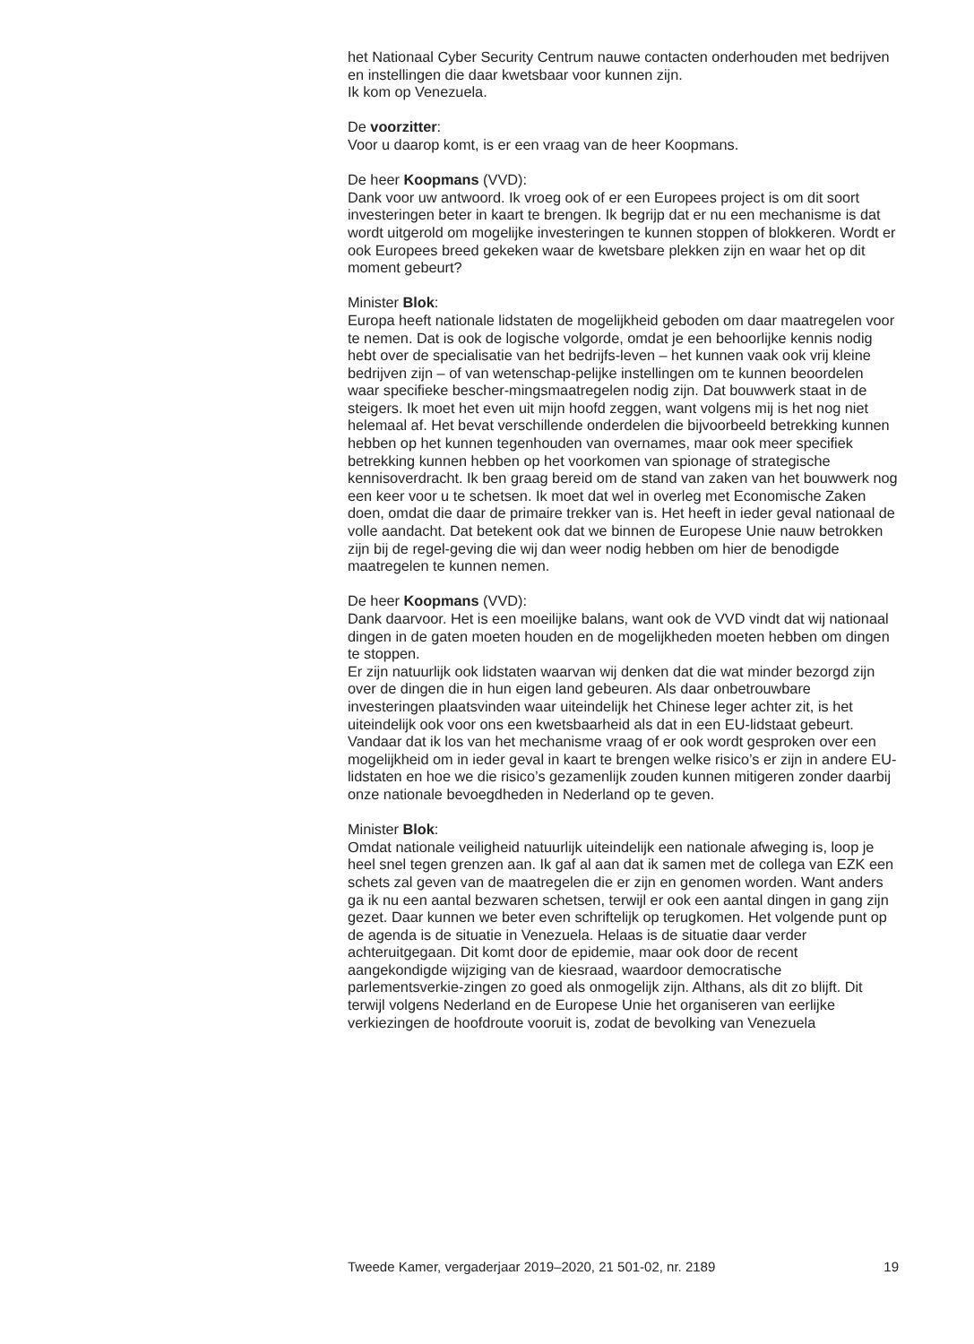het Nationaal Cyber Security Centrum nauwe contacten onderhouden met bedrijven en instellingen die daar kwetsbaar voor kunnen zijn.
Ik kom op Venezuela.
De voorzitter:
Voor u daarop komt, is er een vraag van de heer Koopmans.
De heer Koopmans (VVD):
Dank voor uw antwoord. Ik vroeg ook of er een Europees project is om dit soort investeringen beter in kaart te brengen. Ik begrijp dat er nu een mechanisme is dat wordt uitgerold om mogelijke investeringen te kunnen stoppen of blokkeren. Wordt er ook Europees breed gekeken waar de kwetsbare plekken zijn en waar het op dit moment gebeurt?
Minister Blok:
Europa heeft nationale lidstaten de mogelijkheid geboden om daar maatregelen voor te nemen. Dat is ook de logische volgorde, omdat je een behoorlijke kennis nodig hebt over de specialisatie van het bedrijfs-leven – het kunnen vaak ook vrij kleine bedrijven zijn – of van wetenschap-pelijke instellingen om te kunnen beoordelen waar specifieke bescher-mingsmaatregelen nodig zijn. Dat bouwwerk staat in de steigers. Ik moet het even uit mijn hoofd zeggen, want volgens mij is het nog niet helemaal af. Het bevat verschillende onderdelen die bijvoorbeeld betrekking kunnen hebben op het kunnen tegenhouden van overnames, maar ook meer specifiek betrekking kunnen hebben op het voorkomen van spionage of strategische kennisoverdracht. Ik ben graag bereid om de stand van zaken van het bouwwerk nog een keer voor u te schetsen. Ik moet dat wel in overleg met Economische Zaken doen, omdat die daar de primaire trekker van is. Het heeft in ieder geval nationaal de volle aandacht. Dat betekent ook dat we binnen de Europese Unie nauw betrokken zijn bij de regel-geving die wij dan weer nodig hebben om hier de benodigde maatregelen te kunnen nemen.
De heer Koopmans (VVD):
Dank daarvoor. Het is een moeilijke balans, want ook de VVD vindt dat wij nationaal dingen in de gaten moeten houden en de mogelijkheden moeten hebben om dingen te stoppen.
Er zijn natuurlijk ook lidstaten waarvan wij denken dat die wat minder bezorgd zijn over de dingen die in hun eigen land gebeuren. Als daar onbetrouwbare investeringen plaatsvinden waar uiteindelijk het Chinese leger achter zit, is het uiteindelijk ook voor ons een kwetsbaarheid als dat in een EU-lidstaat gebeurt. Vandaar dat ik los van het mechanisme vraag of er ook wordt gesproken over een mogelijkheid om in ieder geval in kaart te brengen welke risico’s er zijn in andere EU-lidstaten en hoe we die risico’s gezamenlijk zouden kunnen mitigeren zonder daarbij onze nationale bevoegdheden in Nederland op te geven.
Minister Blok:
Omdat nationale veiligheid natuurlijk uiteindelijk een nationale afweging is, loop je heel snel tegen grenzen aan. Ik gaf al aan dat ik samen met de collega van EZK een schets zal geven van de maatregelen die er zijn en genomen worden. Want anders ga ik nu een aantal bezwaren schetsen, terwijl er ook een aantal dingen in gang zijn gezet. Daar kunnen we beter even schriftelijk op terugkomen. Het volgende punt op de agenda is de situatie in Venezuela. Helaas is de situatie daar verder achteruitgegaan. Dit komt door de epidemie, maar ook door de recent aangekondigde wijziging van de kiesraad, waardoor democratische parlementsverkie-zingen zo goed als onmogelijk zijn. Althans, als dit zo blijft. Dit terwijl volgens Nederland en de Europese Unie het organiseren van eerlijke verkiezingen de hoofdroute vooruit is, zodat de bevolking van Venezuela
Tweede Kamer, vergaderjaar 2019–2020, 21 501-02, nr. 2189 19